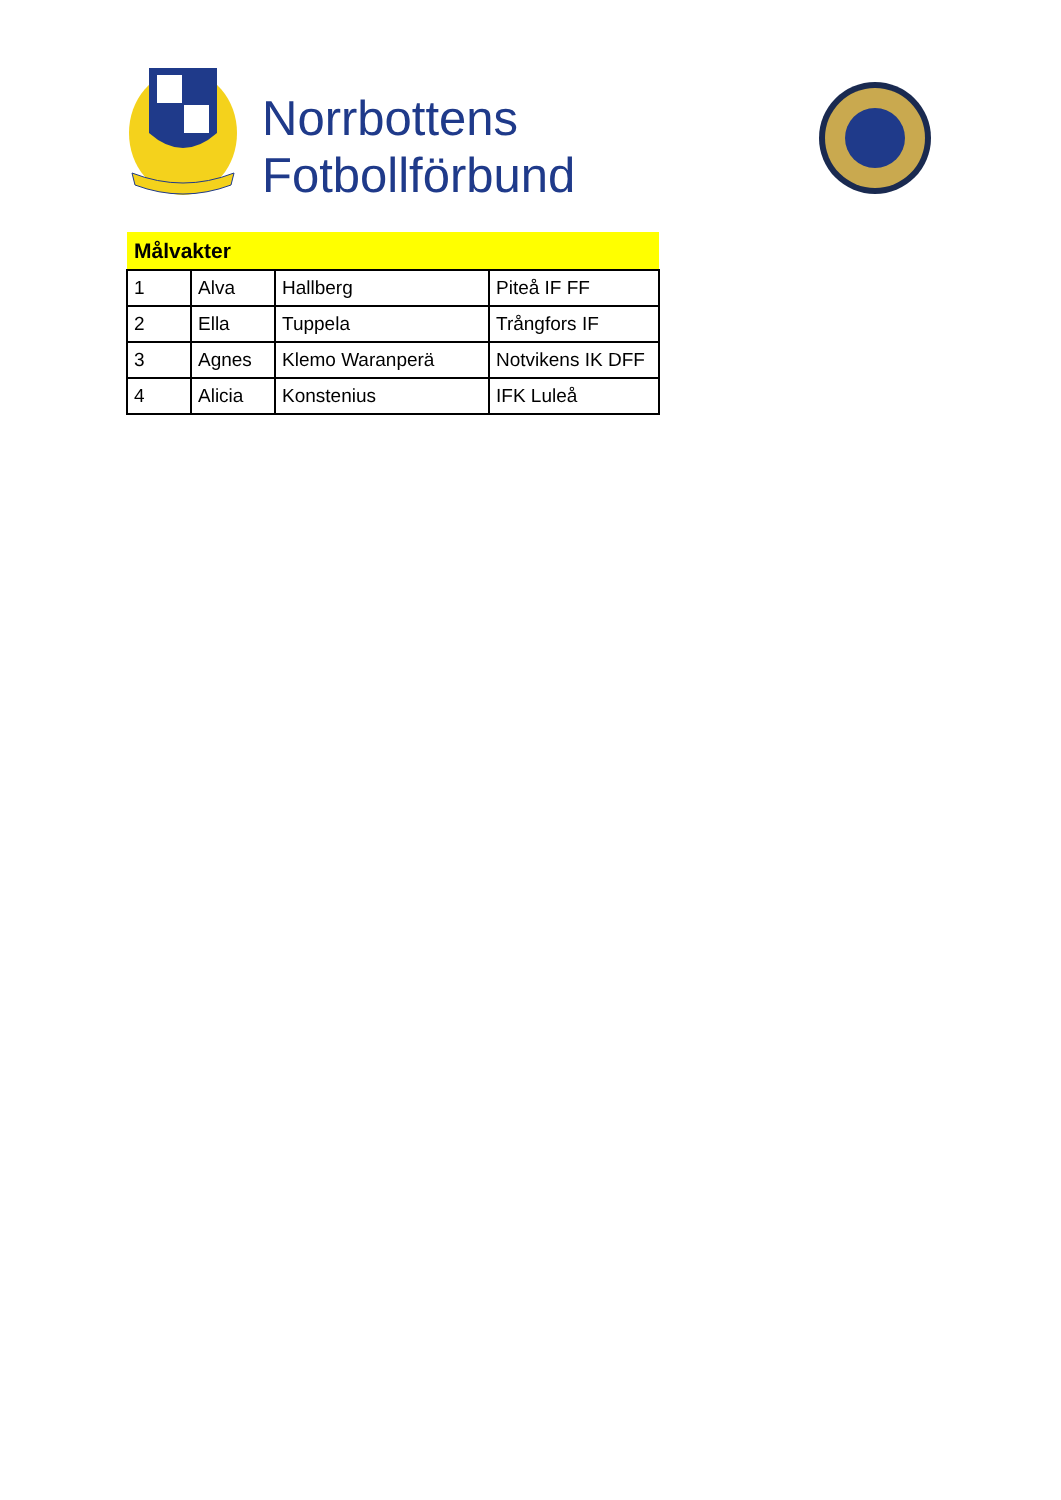Norrbottens
Fotbollförbund
| Målvakter | | | |
| --- | --- | --- | --- |
| 1 | Alva | Hallberg | Piteå IF FF |
| 2 | Ella | Tuppela | Trångfors IF |
| 3 | Agnes | Klemo Waranperä | Notvikens IK DFF |
| 4 | Alicia | Konstenius | IFK Luleå |